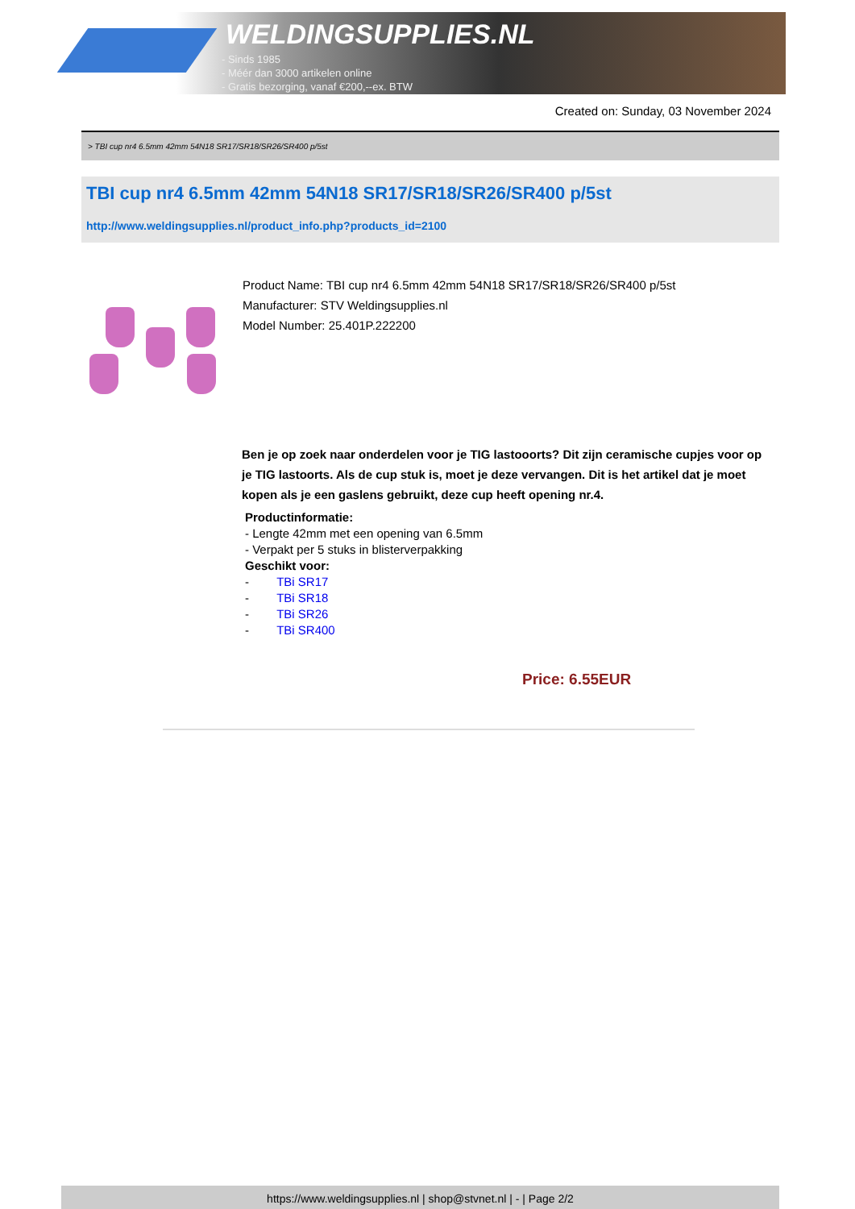WELDINGSUPPLIES.NL
- Sinds 1985
- Méér dan 3000 artikelen online
- Gratis bezorging, vanaf €200,--ex. BTW
Created on: Sunday, 03 November 2024
> TBI cup nr4 6.5mm 42mm 54N18 SR17/SR18/SR26/SR400 p/5st
TBI cup nr4 6.5mm 42mm 54N18 SR17/SR18/SR26/SR400 p/5st
http://www.weldingsupplies.nl/product_info.php?products_id=2100
Product Name: TBI cup nr4 6.5mm 42mm 54N18 SR17/SR18/SR26/SR400 p/5st
Manufacturer: STV Weldingsupplies.nl
Model Number: 25.401P.222200
Ben je op zoek naar onderdelen voor je TIG lastooorts? Dit zijn ceramische cupjes voor op je TIG lastoorts. Als de cup stuk is, moet je deze vervangen. Dit is het artikel dat je moet kopen als je een gaslens gebruikt, deze cup heeft opening nr.4.
Productinformatie:
- Lengte 42mm met een opening van 6.5mm
- Verpakt per 5 stuks in blisterverpakking
Geschikt voor:
- TBi SR17
- TBi SR18
- TBi SR26
- TBi SR400
Price: 6.55EUR
https://www.weldingsupplies.nl | shop@stvnet.nl | - | Page 2/2